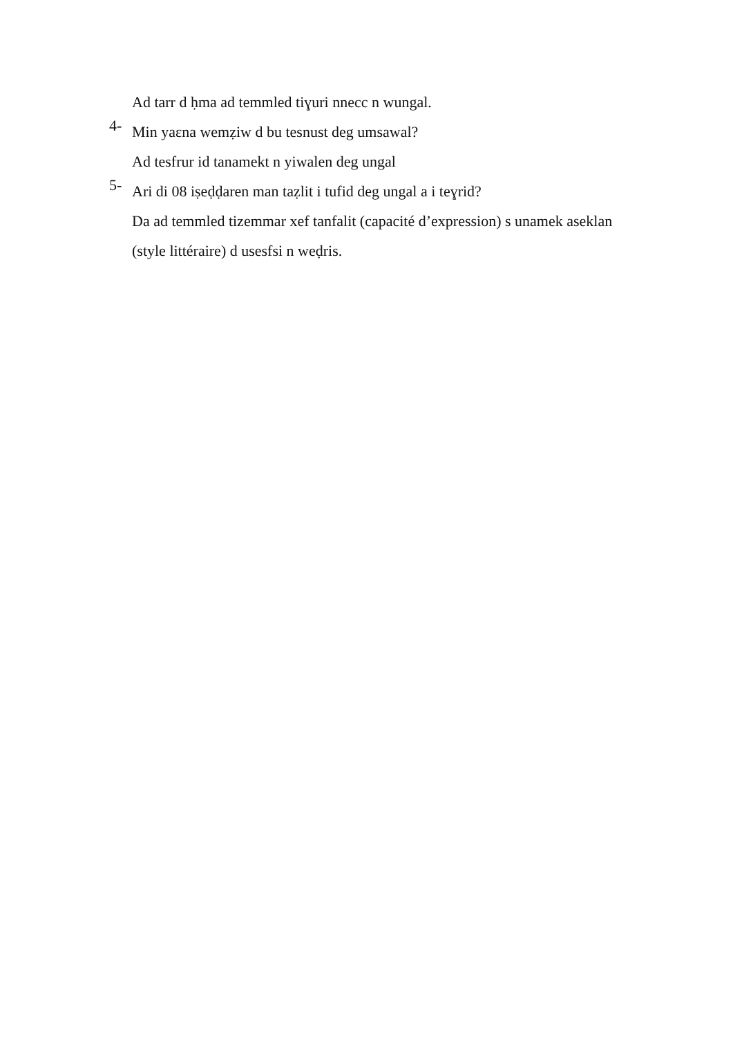Ad tarr d ḥma ad temmled tiɣuri nnecc n wungal.
4-
Min yaɛna wemẓiw d bu tesnust deg umsawal?
Ad tesfrur id tanamekt n yiwalen deg ungal
5-
Ari di 08 iṣeḍḍaren man taẓlit i tufid deg ungal a i teɣrid?
Da ad temmled tizemmar xef tanfalit (capacité d’expression) s unamek aseklan (style littéraire) d usesfsi n weḍris.